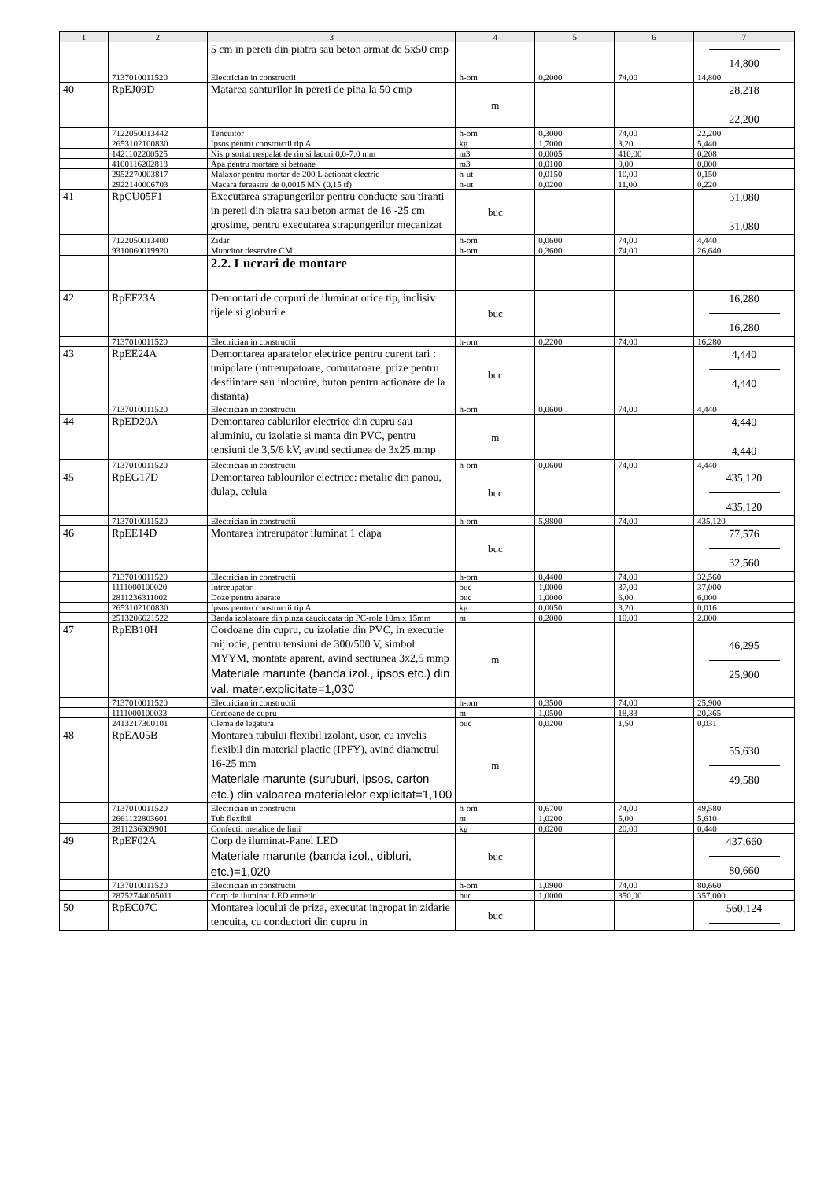| 1 | 2 | 3 | 4 | 5 | 6 | 7 |
| --- | --- | --- | --- | --- | --- | --- |
| | | 5 cm in pereti din piatra sau beton armat de 5x50 cmp | | | | 14,800 |
| | 7137010011520 | Electrician in constructii | h-om | 0,2000 | 74,00 | 14,800 |
| 40 | RpEJ09D | Matarea santurilor in pereti de pina la 50 cmp | m | | | 28,218 22,200 |
| | 7122050013442 | Tencuitor | h-om | 0,3000 | 74,00 | 22,200 |
| | 2653102100830 | Ipsos pentru constructii tip A | kg | 1,7000 | 3,20 | 5,440 |
| | 1421102200525 | Nisip sortat nespalat de riu si lacuri 0,0-7,0 mm | m3 | 0,0005 | 410,00 | 0,208 |
| | 4100116202818 | Apa pentru mortare si betoane | m3 | 0,0100 | 0,00 | 0,000 |
| | 2952270003817 | Malaxor pentru mortar de 200 L actionat electric | h-ut | 0,0150 | 10,00 | 0,150 |
| | 2922140006703 | Macara fereastra de 0,0015 MN (0,15 tf) | h-ut | 0,0200 | 11,00 | 0,220 |
| 41 | RpCU05F1 | Executarea strapungerilor pentru conducte sau tiranti in pereti din piatra sau beton armat de 16 -25 cm grosime, pentru executarea strapungerilor mecanizat | buc | | | 31,080 31,080 |
| | 7122050013400 | Zidar | h-om | 0,0600 | 74,00 | 4,440 |
| | 9310060019920 | Muncitor deservire CM | h-om | 0,3600 | 74,00 | 26,640 |
| | | 2.2. Lucrari de montare | | | | |
| 42 | RpEF23A | Demontari de corpuri de iluminat orice tip, inclisiv tijele si globurile | buc | | | 16,280 16,280 |
| | 7137010011520 | Electrician in constructii | h-om | 0,2200 | 74,00 | 16,280 |
| 43 | RpEE24A | Demontarea aparatelor electrice pentru curent tari : unipolare (intrerupatoare, comutatoare, prize pentru desfiintare sau inlocuire, buton pentru actionare de la distanta) | buc | | | 4,440 4,440 |
| | 7137010011520 | Electrician in constructii | h-om | 0,0600 | 74,00 | 4,440 |
| 44 | RpED20A | Demontarea cablurilor electrice din cupru sau aluminiu, cu izolatie si manta din PVC, pentru tensiuni de 3,5/6 kV, avind sectiunea de 3x25 mmp | m | | | 4,440 4,440 |
| | 7137010011520 | Electrician in constructii | h-om | 0,0600 | 74,00 | 4,440 |
| 45 | RpEG17D | Demontarea tablourilor electrice: metalic din panou, dulap, celula | buc | | | 435,120 435,120 |
| | 7137010011520 | Electrician in constructii | h-om | 5,8800 | 74,00 | 435,120 |
| 46 | RpEE14D | Montarea intrerupator iluminat 1 clapa | buc | | | 77,576 32,560 |
| | 7137010011520 | Electrician in constructii | h-om | 0,4400 | 74,00 | 32,560 |
| | 1111000100020 | Intrerupator | buc | 1,0000 | 37,00 | 37,000 |
| | 2811236311002 | Doze pentru aparate | buc | 1,0000 | 6,00 | 6,000 |
| | 2653102100830 | Ipsos pentru constructii tip A | kg | 0,0050 | 3,20 | 0,016 |
| | 2513206621522 | Banda izolatoare din pinza cauciucata tip PC-role 10m x 15mm | m | 0,2000 | 10,00 | 2,000 |
| 47 | RpEB10H | Cordoane din cupru, cu izolatie din PVC, in executie mijlocie, pentru tensiuni de 300/500 V, simbol MYYM, montate aparent, avind sectiunea 3x2,5 mmp Materiale marunte (banda izol., ipsos etc.) din val. mater.explicitate=1,030 | m | | | 46,295 25,900 |
| | 7137010011520 | Electrician in constructii | h-om | 0,3500 | 74,00 | 25,900 |
| | 1111000100033 | Cordoane de cupru | m | 1,0500 | 18,83 | 20,365 |
| | 2413217300101 | Clema de legatura | buc | 0,0200 | 1,50 | 0,031 |
| 48 | RpEA05B | Montarea tubului flexibil izolant, usor, cu invelis flexibil din material plactic (IPFY), avind diametrul 16-25 mm Materiale marunte (suruburi, ipsos, carton etc.) din valoarea materialelor explicitat=1,100 | m | | | 55,630 49,580 |
| | 7137010011520 | Electrician in constructii | h-om | 0,6700 | 74,00 | 49,580 |
| | 2661122803601 | Tub flexibil | m | 1,0200 | 5,00 | 5,610 |
| | 2811236309901 | Confectii metalice de linii | kg | 0,0200 | 20,00 | 0,440 |
| 49 | RpEF02A | Corp de iluminat-Panel LED Materiale marunte (banda izol., dibluri, etc.)=1,020 | buc | | | 437,660 80,660 |
| | 7137010011520 | Electrician in constructii | h-om | 1,0900 | 74,00 | 80,660 |
| | 28752744005011 | Corp de iluminat LED ermetic | buc | 1,0000 | 350,00 | 357,000 |
| 50 | RpEC07C | Montarea locului de priza, executat ingropat in zidarie tencuita, cu conductori din cupru in | buc | | | 560,124 |